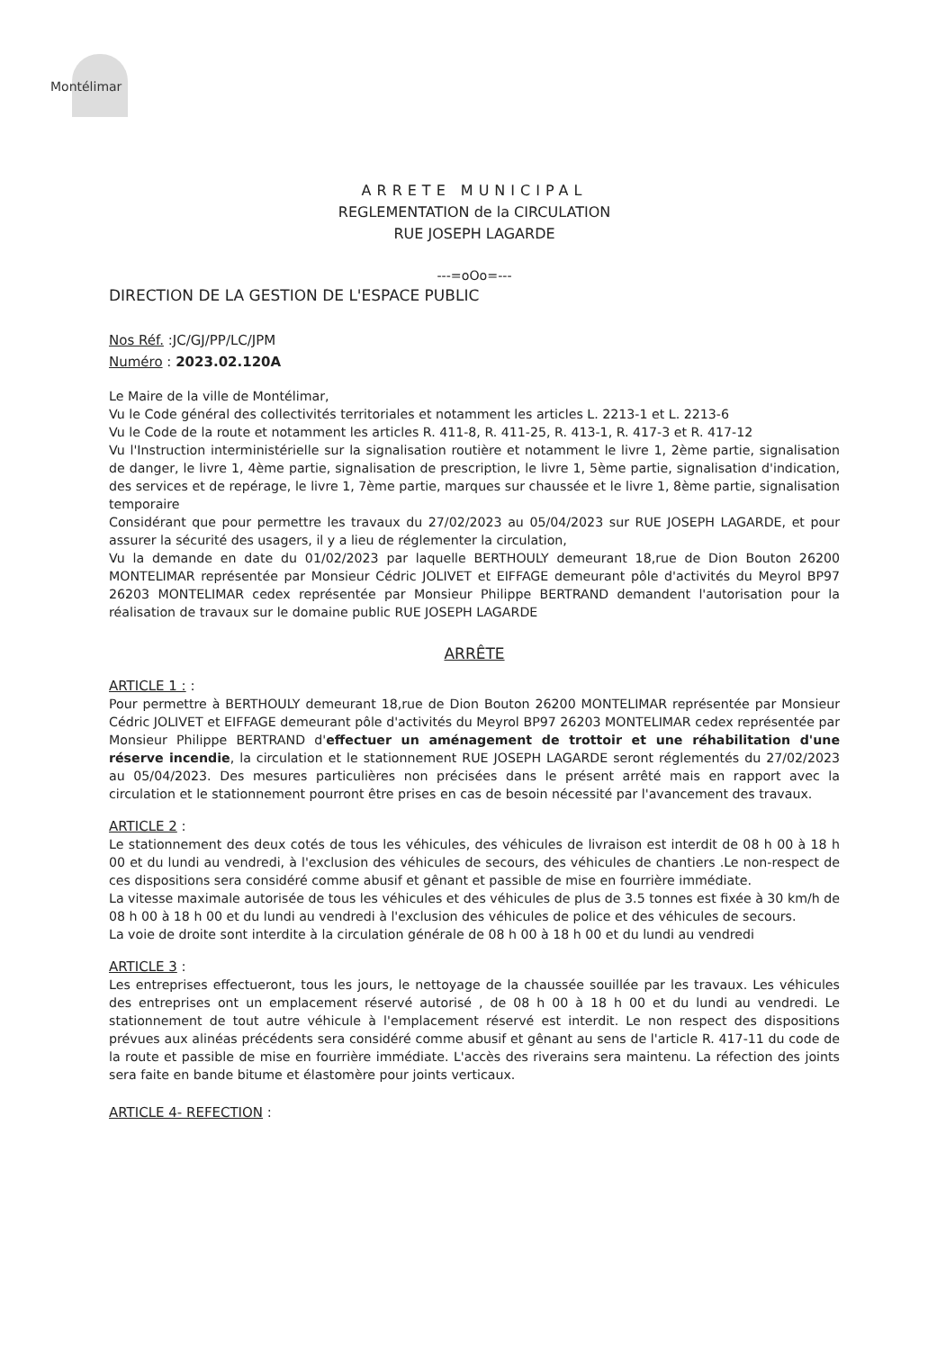Montélimar
ARRETE MUNICIPAL
REGLEMENTATION de la CIRCULATION
RUE JOSEPH LAGARDE
---=oOo=---
DIRECTION DE LA GESTION DE L'ESPACE PUBLIC
Nos Réf. :JC/GJ/PP/LC/JPM
Numéro : 2023.02.120A
Le Maire de la ville de Montélimar,
Vu le Code général des collectivités territoriales et notamment les articles L. 2213-1 et L. 2213-6
Vu le Code de la route et notamment les articles R. 411-8, R. 411-25, R. 413-1, R. 417-3 et R. 417-12
Vu l'Instruction interministérielle sur la signalisation routière et notamment le livre 1, 2ème partie, signalisation de danger, le livre 1, 4ème partie, signalisation de prescription, le livre 1, 5ème partie, signalisation d'indication, des services et de repérage, le livre 1, 7ème partie, marques sur chaussée et le livre 1, 8ème partie, signalisation temporaire
Considérant que pour permettre les travaux du 27/02/2023 au 05/04/2023 sur RUE JOSEPH LAGARDE, et pour assurer la sécurité des usagers, il y a lieu de réglementer la circulation,
Vu la demande en date du 01/02/2023 par laquelle BERTHOULY demeurant 18,rue de Dion Bouton 26200 MONTELIMAR représentée par Monsieur Cédric JOLIVET et EIFFAGE demeurant pôle d'activités du Meyrol BP97 26203 MONTELIMAR cedex représentée par Monsieur Philippe BERTRAND demandent l'autorisation pour la réalisation de travaux sur le domaine public RUE JOSEPH LAGARDE
ARRÊTE
ARTICLE 1 : :
Pour permettre à BERTHOULY demeurant 18,rue de Dion Bouton 26200 MONTELIMAR représentée par Monsieur Cédric JOLIVET et EIFFAGE demeurant pôle d'activités du Meyrol BP97 26203 MONTELIMAR cedex représentée par Monsieur Philippe BERTRAND d'effectuer un aménagement de trottoir et une réhabilitation d'une réserve incendie, la circulation et le stationnement RUE JOSEPH LAGARDE seront réglementés du 27/02/2023 au 05/04/2023. Des mesures particulières non précisées dans le présent arrêté mais en rapport avec la circulation et le stationnement pourront être prises en cas de besoin nécessité par l'avancement des travaux.
ARTICLE 2 :
Le stationnement des deux cotés de tous les véhicules, des véhicules de livraison est interdit de 08 h 00 à 18 h 00 et du lundi au vendredi, à l'exclusion des véhicules de secours, des véhicules de chantiers .Le non-respect de ces dispositions sera considéré comme abusif et gênant et passible de mise en fourrière immédiate.
La vitesse maximale autorisée de tous les véhicules et des véhicules de plus de 3.5 tonnes est fixée à 30 km/h de 08 h 00 à 18 h 00 et du lundi au vendredi à l'exclusion des véhicules de police et des véhicules de secours.
La voie de droite sont interdite à la circulation générale de 08 h 00 à 18 h 00 et du lundi au vendredi
ARTICLE 3 :
Les entreprises effectueront, tous les jours, le nettoyage de la chaussée souillée par les travaux. Les véhicules des entreprises ont un emplacement réservé autorisé , de 08 h 00 à 18 h 00 et du lundi au vendredi. Le stationnement de tout autre véhicule à l'emplacement réservé est interdit. Le non respect des dispositions prévues aux alinéas précédents sera considéré comme abusif et gênant au sens de l'article R. 417-11 du code de la route et passible de mise en fourrière immédiate. L'accès des riverains sera maintenu. La réfection des joints sera faite en bande bitume et élastomère pour joints verticaux.
ARTICLE 4- REFECTION :